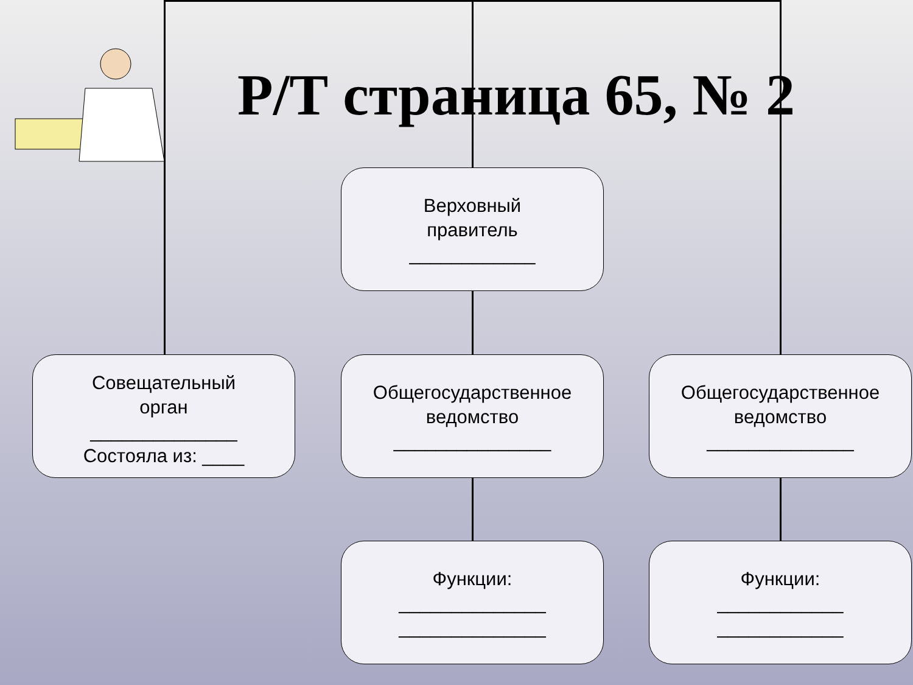Р/Т страница 65, № 2
Верховный
правитель
____________
Совещательный
орган
______________
Состояла из: ____
Общегосударственное
ведомство
_______________
Общегосударственное
ведомство
______________
Функции:
______________
______________
Функции:
____________
____________